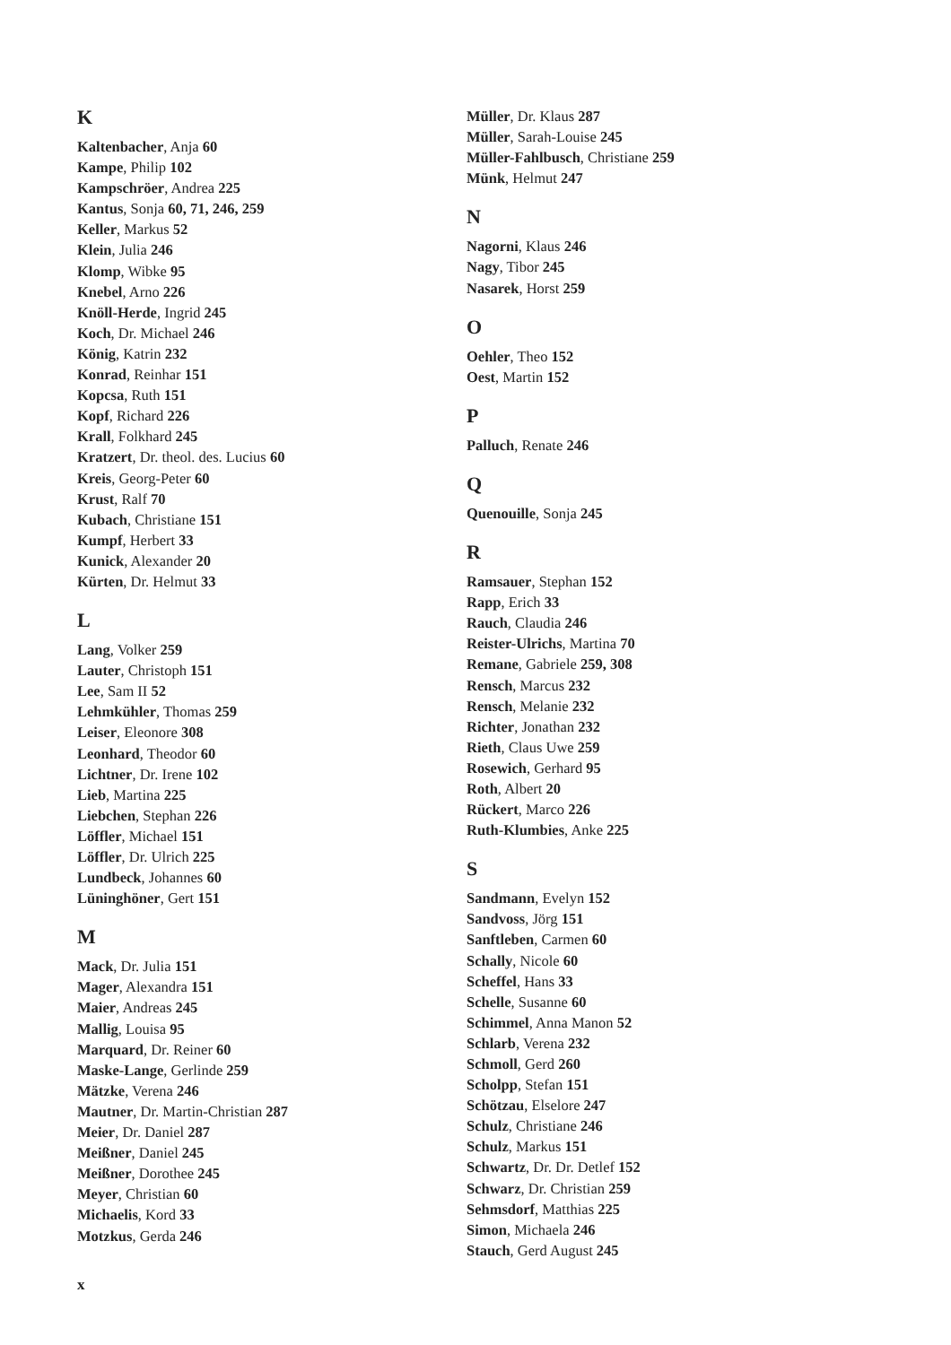K
Kaltenbacher, Anja 60
Kampe, Philip 102
Kampschröer, Andrea 225
Kantus, Sonja 60, 71, 246, 259
Keller, Markus 52
Klein, Julia 246
Klomp, Wibke 95
Knebel, Arno 226
Knöll-Herde, Ingrid 245
Koch, Dr. Michael 246
König, Katrin 232
Konrad, Reinhar 151
Kopcsa, Ruth 151
Kopf, Richard 226
Krall, Folkhard 245
Kratzert, Dr. theol. des. Lucius 60
Kreis, Georg-Peter 60
Krust, Ralf 70
Kubach, Christiane 151
Kumpf, Herbert 33
Kunick, Alexander 20
Kürten, Dr. Helmut 33
L
Lang, Volker 259
Lauter, Christoph 151
Lee, Sam II 52
Lehmkühler, Thomas 259
Leiser, Eleonore 308
Leonhard, Theodor 60
Lichtner, Dr. Irene 102
Lieb, Martina 225
Liebchen, Stephan 226
Löffler, Michael 151
Löffler, Dr. Ulrich 225
Lundbeck, Johannes 60
Lüninghöner, Gert 151
M
Mack, Dr. Julia 151
Mager, Alexandra 151
Maier, Andreas 245
Mallig, Louisa 95
Marquard, Dr. Reiner 60
Maske-Lange, Gerlinde 259
Mätzke, Verena 246
Mautner, Dr. Martin-Christian 287
Meier, Dr. Daniel 287
Meißner, Daniel 245
Meißner, Dorothee 245
Meyer, Christian 60
Michaelis, Kord 33
Motzkus, Gerda 246
Müller, Dr. Klaus 287
Müller, Sarah-Louise 245
Müller-Fahlbusch, Christiane 259
Münk, Helmut 247
N
Nagorni, Klaus 246
Nagy, Tibor 245
Nasarek, Horst 259
O
Oehler, Theo 152
Oest, Martin 152
P
Palluch, Renate 246
Q
Quenouille, Sonja 245
R
Ramsauer, Stephan 152
Rapp, Erich 33
Rauch, Claudia 246
Reister-Ulrichs, Martina 70
Remane, Gabriele 259, 308
Rensch, Marcus 232
Rensch, Melanie 232
Richter, Jonathan 232
Rieth, Claus Uwe 259
Rosewich, Gerhard 95
Roth, Albert 20
Rückert, Marco 226
Ruth-Klumbies, Anke 225
S
Sandmann, Evelyn 152
Sandvoss, Jörg 151
Sanftleben, Carmen 60
Schally, Nicole 60
Scheffel, Hans 33
Schelle, Susanne 60
Schimmel, Anna Manon 52
Schlarb, Verena 232
Schmoll, Gerd 260
Scholpp, Stefan 151
Schötzau, Elselore 247
Schulz, Christiane 246
Schulz, Markus 151
Schwartz, Dr. Dr. Detlef 152
Schwarz, Dr. Christian 259
Sehmsdorf, Matthias 225
Simon, Michaela 246
Stauch, Gerd August 245
x